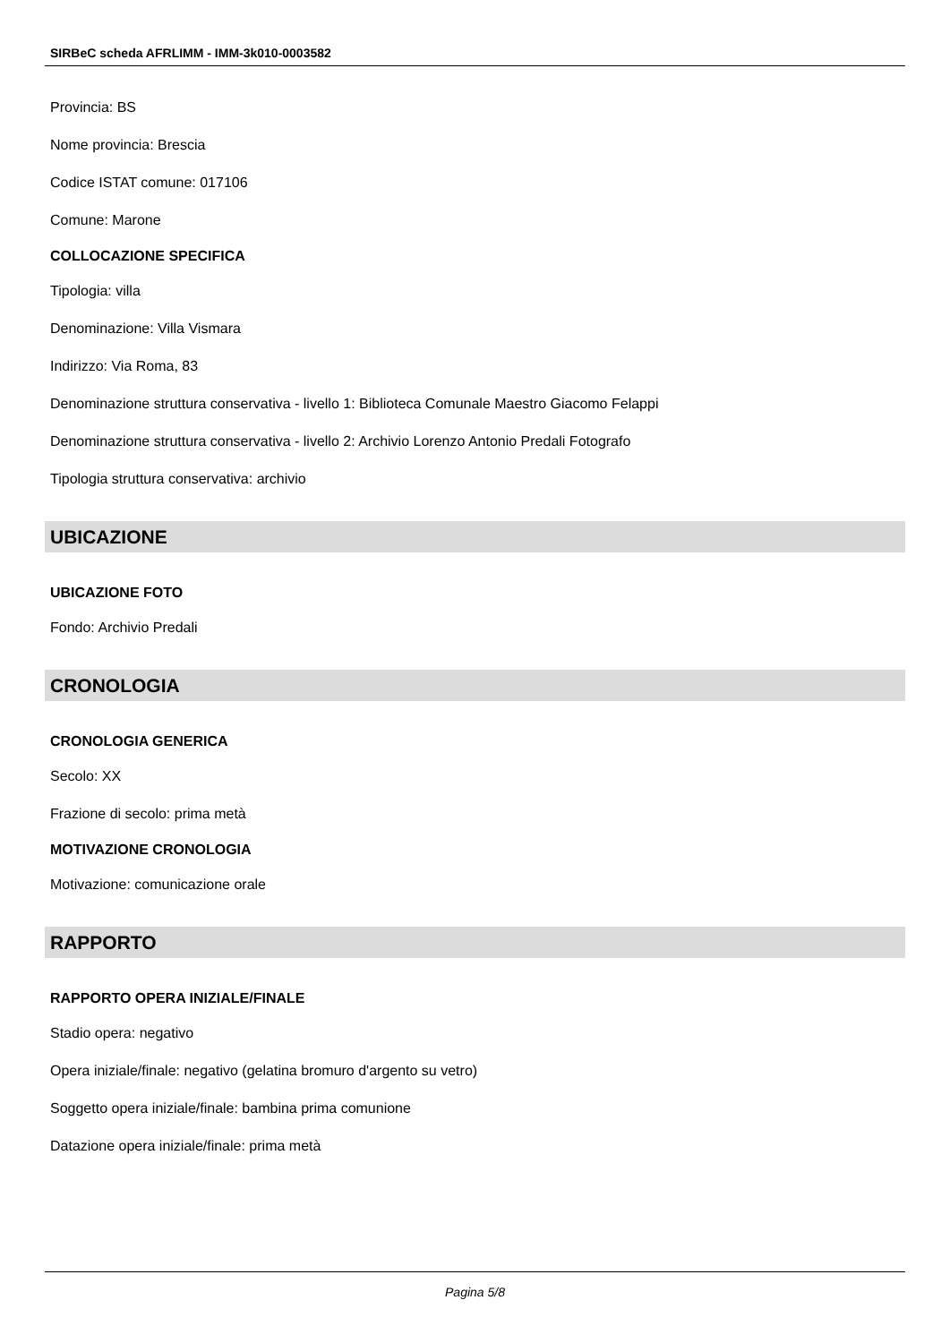SIRBeC scheda AFRLIMM - IMM-3k010-0003582
Provincia: BS
Nome provincia: Brescia
Codice ISTAT comune: 017106
Comune: Marone
COLLOCAZIONE SPECIFICA
Tipologia: villa
Denominazione: Villa Vismara
Indirizzo: Via Roma, 83
Denominazione struttura conservativa - livello 1: Biblioteca Comunale Maestro Giacomo Felappi
Denominazione struttura conservativa - livello 2: Archivio Lorenzo Antonio Predali Fotografo
Tipologia struttura conservativa: archivio
UBICAZIONE
UBICAZIONE FOTO
Fondo: Archivio Predali
CRONOLOGIA
CRONOLOGIA GENERICA
Secolo: XX
Frazione di secolo: prima metà
MOTIVAZIONE CRONOLOGIA
Motivazione: comunicazione orale
RAPPORTO
RAPPORTO OPERA INIZIALE/FINALE
Stadio opera: negativo
Opera iniziale/finale: negativo (gelatina bromuro d'argento su vetro)
Soggetto opera iniziale/finale: bambina prima comunione
Datazione opera iniziale/finale: prima metà
Pagina 5/8